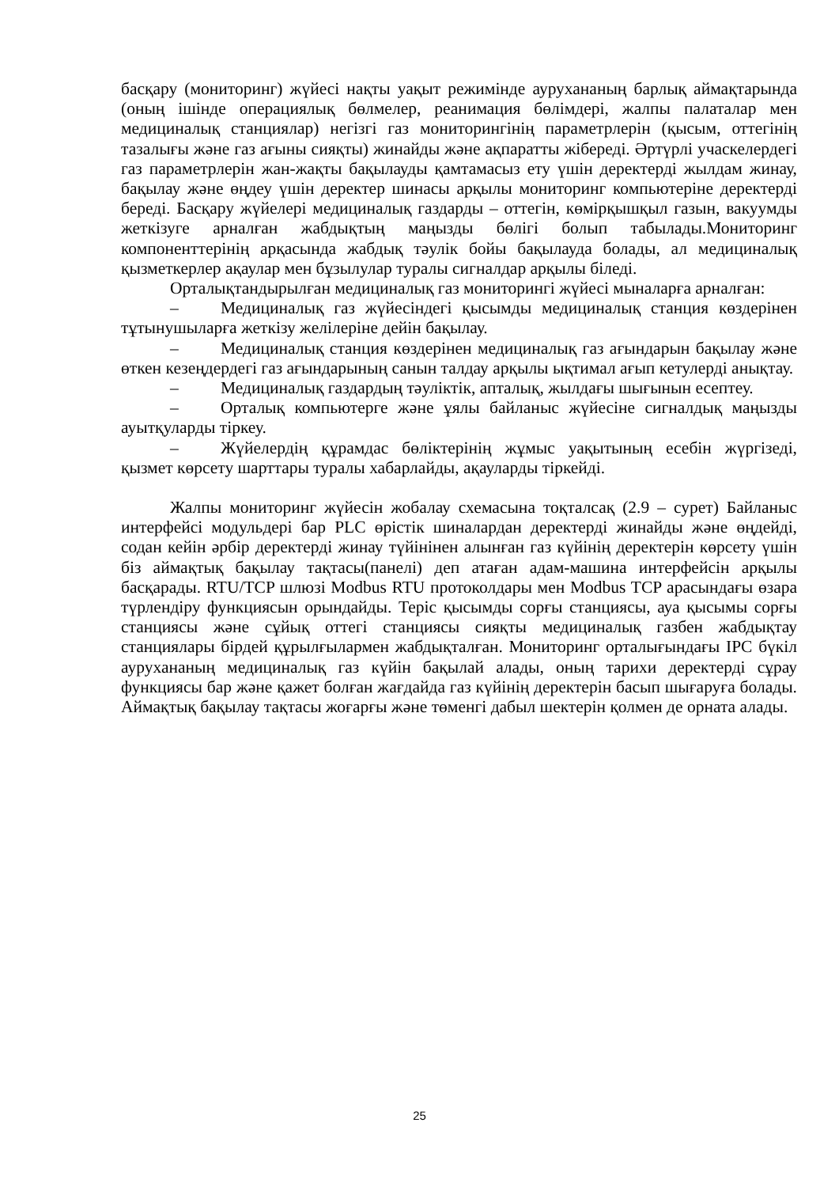басқару (мониторинг) жүйесі нақты уақыт режимінде аурухананың барлық аймақтарында (оның ішінде операциялық бөлмелер, реанимация бөлімдері, жалпы палаталар мен медициналық станциялар) негізгі газ мониторингінің параметрлерін (қысым, оттегінің тазалығы және газ ағыны сияқты) жинайды және ақпаратты жібереді. Әртүрлі учаскелердегі газ параметрлерін жан-жақты бақылауды қамтамасыз ету үшін деректерді жылдам жинау, бақылау және өңдеу үшін деректер шинасы арқылы мониторинг компьютеріне деректерді береді. Басқару жүйелері медициналық газдарды – оттегін, көмірқышқыл газын, вакуумды жеткізуге арналған жабдықтың маңызды бөлігі болып табылады.Мониторинг компоненттерінің арқасында жабдық тәулік бойы бақылауда болады, ал медициналық қызметкерлер ақаулар мен бұзылулар туралы сигналдар арқылы біледі.
Орталықтандырылған медициналық газ мониторингі жүйесі мыналарға арналған:
– Медициналық газ жүйесіндегі қысымды медициналық станция көздерінен тұтынушыларға жеткізу желілеріне дейін бақылау.
– Медициналық станция көздерінен медициналық газ ағындарын бақылау және өткен кезеңдердегі газ ағындарының санын талдау арқылы ықтимал ағып кетулерді анықтау.
– Медициналық газдардың тәуліктік, апталық, жылдағы шығынын есептеу.
– Орталық компьютерге және ұялы байланыс жүйесіне сигналдық маңызды ауытқуларды тіркеу.
– Жүйелердің құрамдас бөліктерінің жұмыс уақытының есебін жүргізеді, қызмет көрсету шарттары туралы хабарлайды, ақауларды тіркейді.
Жалпы мониторинг жүйесін жобалау схемасына тоқталсақ (2.9 – сурет) Байланыс интерфейсі модульдері бар PLC өрістік шиналардан деректерді жинайды және өңдейді, содан кейін әрбір деректерді жинау түйінінен алынған газ күйінің деректерін көрсету үшін біз аймақтық бақылау тақтасы(панелі) деп атаған адам-машина интерфейсін арқылы басқарады. RTU/TCP шлюзі Modbus RTU протоколдары мен Modbus TCP арасындағы өзара түрлендіру функциясын орындайды. Теріс қысымды сорғы станциясы, ауа қысымы сорғы станциясы және сұйық оттегі станциясы сияқты медициналық газбен жабдықтау станциялары бірдей құрылғылармен жабдықталған. Мониторинг орталығындағы IPC бүкіл аурухананың медициналық газ күйін бақылай алады, оның тарихи деректерді сұрау функциясы бар және қажет болған жағдайда газ күйінің деректерін басып шығаруға болады. Аймақтық бақылау тақтасы жоғарғы және төменгі дабыл шектерін қолмен де орната алады.
25